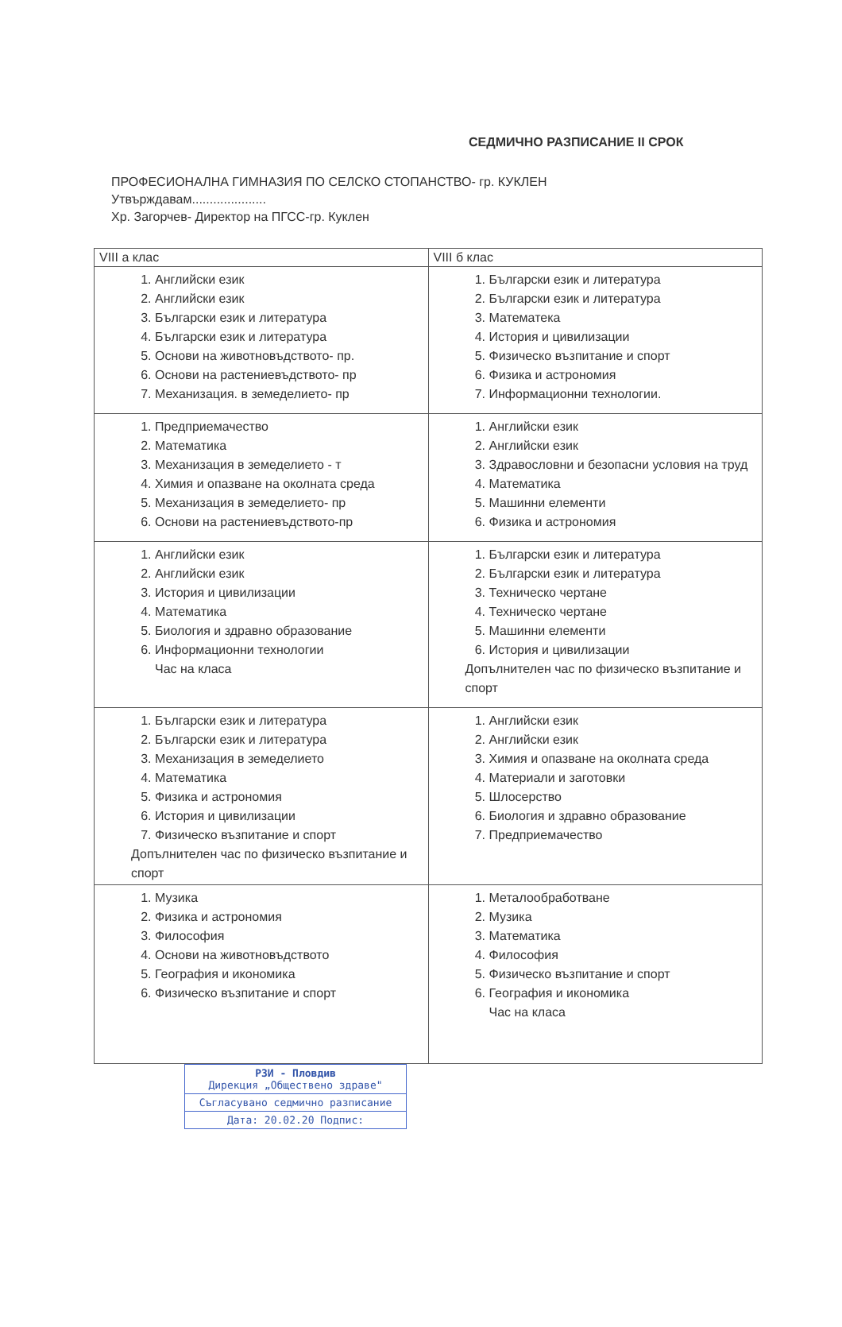СЕДМИЧНО РАЗПИСАНИЕ II СРОК
ПРОФЕСИОНАЛНА ГИМНАЗИЯ ПО СЕЛСКО СТОПАНСТВО- гр. КУКЛЕН
Утвърждавам.....................
Хр. Загорчев- Директор на ПГСС-гр. Куклен
| VIII а клас | VIII б клас |
| --- | --- |
| 1. Английски език 2. Английски език 3. Български език и литература 4. Български език и литература 5. Основи на животновъдството- пр. 6. Основи на растениевъдството- пр 7. Механизация. в земеделието- пр | 1. Български език и литература 2. Български език и литература 3. Математека 4. История и цивилизации 5. Физическо възпитание и спорт 6. Физика и астрономия 7. Информационни технологии. |
| 1. Предприемачество 2. Математика 3. Механизация в земеделието - т 4. Химия и опазване на околната среда 5. Механизация в земеделието- пр 6. Основи на растениевъдството-пр | 1. Английски език 2. Английски език 3. Здравословни и безопасни условия на труд 4. Математика 5. Машинни елементи 6. Физика и астрономия |
| 1. Английски език 2. Английски език 3. История и цивилизации 4. Математика 5. Биология и здравно образование 6. Информационни технологии Час на класа | 1. Български език и литература 2. Български език и литература 3. Техническо чертане 4. Техническо чертане 5. Машинни елементи 6. История и цивилизации Допълнителен час по физическо възпитание и спорт |
| 1. Български език и литература 2. Български език и литература 3. Механизация в земеделието 4. Математика 5. Физика и астрономия 6. История и цивилизации 7. Физическо възпитание и спорт Допълнителен час по физическо възпитание и спорт | 1. Английски език 2. Английски език 3. Химия и опазване на околната среда 4. Материали и заготовки 5. Шлосерство 6. Биология и здравно образование 7. Предприемачество |
| 1. Музика 2. Физика и астрономия 3. Философия 4. Основи на животновъдството 5. География и икономика 6. Физическо възпитание и спорт | 1. Металообработване 2. Музика 3. Математика 4. Философия 5. Физическо възпитание и спорт 6. География и икономика Час на класа |
РЗИ - Пловдив
Дирекция „Обществено здраве"
Съгласувано седмично разписание
Дата: 20.02.20 Подпис: